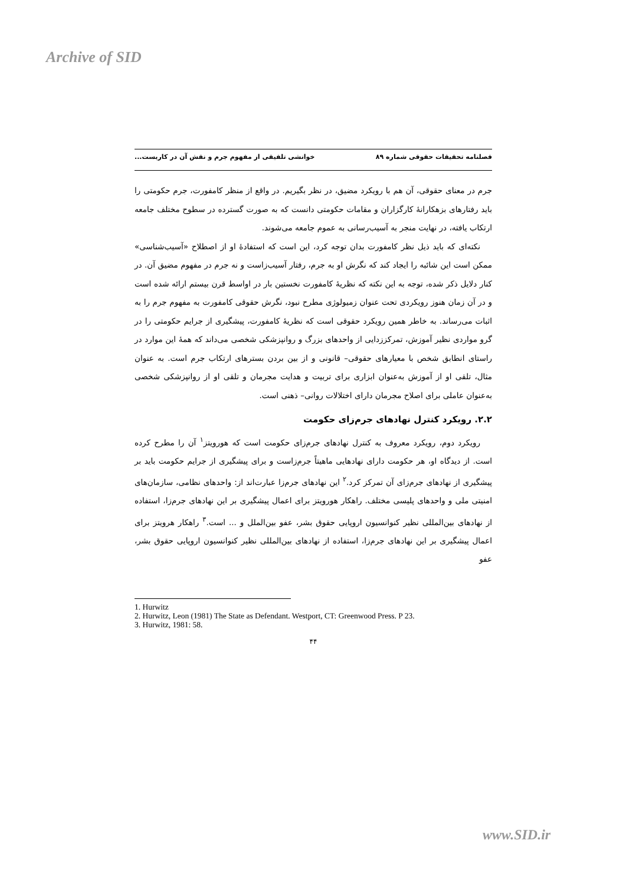Archive of SID
فصلنامه تحقیقات حقوقی شماره ۸۹ خوانشی تلفیقی از مفهوم جرم و نقش آن در کاربست...
جرم در معنای حقوقی، آن هم با رویکرد مضیق، در نظر بگیریم. در واقع از منظر کامفورت، جرم حکومتی را باید رفتارهای بزهکارانهٔ کارگزاران و مقامات حکومتی دانست که به صورت گسترده در سطوح مختلف جامعه ارتکاب یافته، در نهایت منجر به آسیب‌رسانی به عموم جامعه می‌شوند.
نکته‌ای که باید ذیل نظر کامفورت بدان توجه کرد، این است که استفادهٔ او از اصطلاح «آسیب‌شناسی» ممکن است این شائبه را ایجاد کند که نگرش او به جرم، رفتار آسیب‌زاست و نه جرم در مفهوم مضیق آن. در کنار دلایل ذکر شده، توجه به این نکته که نظریهٔ کامفورت نخستین بار در اواسط قرن بیستم ارائه شده است و در آن زمان هنوز رویکردی تحت عنوان زمیولوژی مطرح نبود، نگرش حقوقی کامفورت به مفهوم جرم را به اثبات می‌رساند. به خاطر همین رویکرد حقوقی است که نظریهٔ کامفورت، پیشگیری از جرایم حکومتی را در گرو مواردی نظیر آموزش، تمرکززدایی از واحدهای بزرگ و روانپزشکی شخصی می‌داند که همهٔ این موارد در راستای انطابق شخص با معیارهای حقوقی– قانونی و از بین بردن بسترهای ارتکاب جرم است. به عنوان مثال، تلقی او از آموزش به‌عنوان ابزاری برای تربیت و هدایت مجرمان و تلقی او از روانپزشکی شخصی به‌عنوان عاملی برای اصلاح مجرمان دارای اختلالات روانی– ذهنی است.
۲.۲. رویکرد کنترل نهادهای جرم‌زای حکومت
رویکرد دوم، رویکرد معروف به کنترل نهادهای جرم‌زای حکومت است که هورویتز<sup>۱</sup> آن را مطرح کرده است. از دیدگاه او، هر حکومت دارای نهادهایی ماهیتاً جرم‌زاست و برای پیشگیری از جرایم حکومت باید بر پیشگیری از نهادهای جرم‌زای آن تمرکز کرد.<sup>۲</sup> این نهادهای جرم‌زا عبارت‌اند از: واحدهای نظامی، سازمان‌های امنیتی ملی و واحدهای پلیسی مختلف. راهکار هورویتز برای اعمال پیشگیری بر این نهادهای جرم‌زا، استفاده از نهادهای بین‌المللی نظیر کنوانسیون اروپایی حقوق بشر، عفو بین‌الملل و ... است.<sup>۳</sup> راهکار هرویتز برای اعمال پیشگیری بر این نهادهای جرم‌زا، استفاده از نهادهای بین‌المللی نظیر کنوانسیون اروپایی حقوق بشر، عفو
1. Hurwitz
2. Hurwitz, Leon (1981) The State as Defendant. Westport, CT: Greenwood Press. P 23.
3. Hurwitz, 1981: 58.
۴۴
www.SID.ir